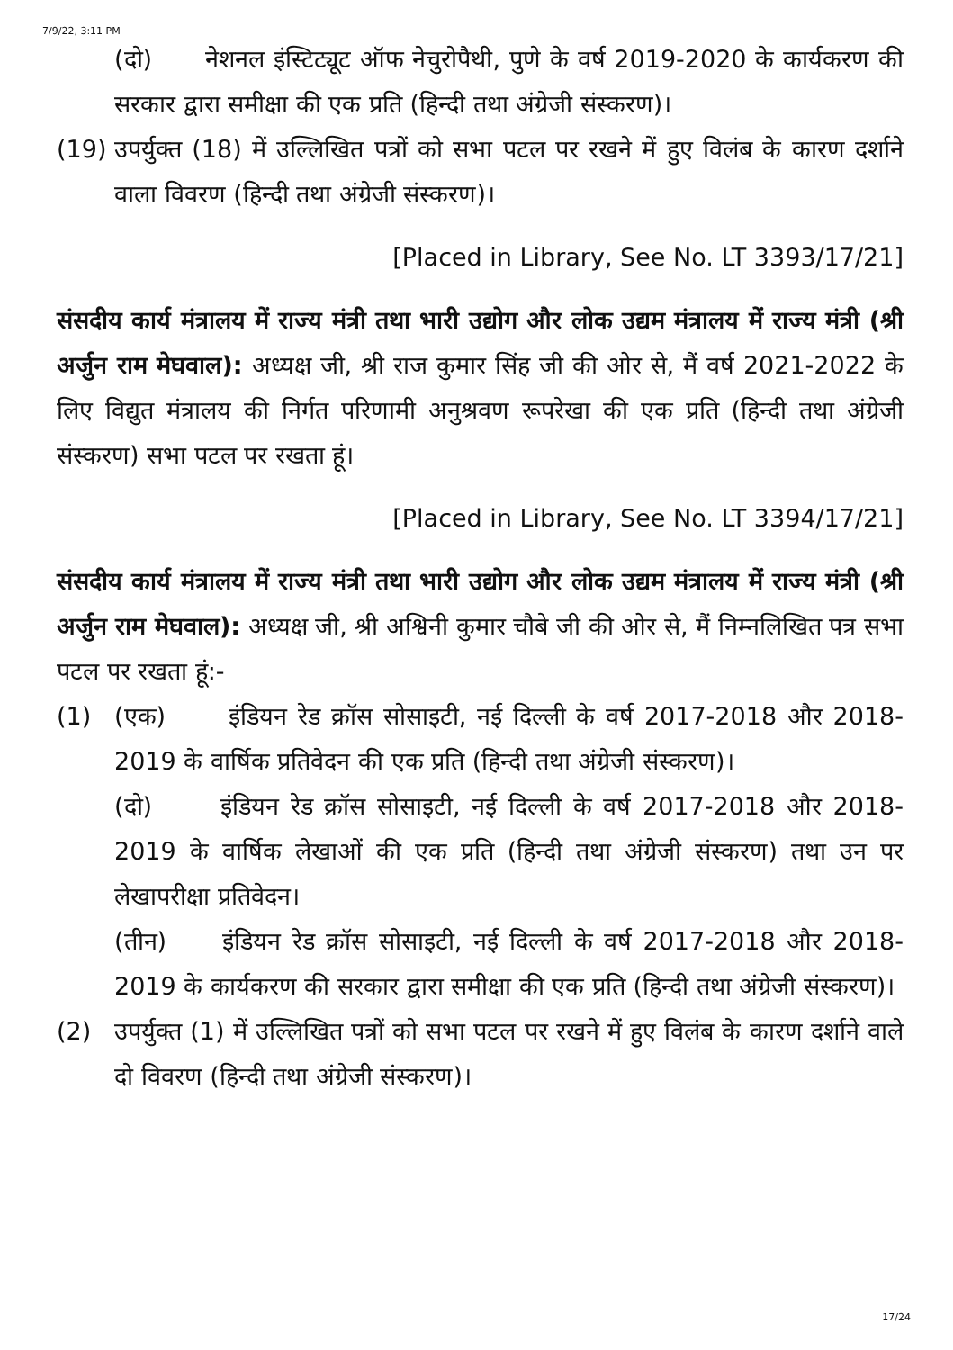7/9/22, 3:11 PM
(दो) नेशनल इंस्टिट्यूट ऑफ नेचुरोपैथी, पुणे के वर्ष 2019-2020 के कार्यकरण की सरकार द्वारा समीक्षा की एक प्रति (हिन्दी तथा अंग्रेजी संस्करण)।
(19)
उपर्युक्त (18) में उल्लिखित पत्रों को सभा पटल पर रखने में हुए विलंब के कारण दर्शाने वाला विवरण (हिन्दी तथा अंग्रेजी संस्करण)।
[Placed in Library, See No. LT 3393/17/21]
संसदीय कार्य मंत्रालय में राज्य मंत्री तथा भारी उद्योग और लोक उद्यम मंत्रालय में राज्य मंत्री (श्री अर्जुन राम मेघवाल): अध्यक्ष जी, श्री राज कुमार सिंह जी की ओर से, मैं वर्ष 2021-2022 के लिए विद्युत मंत्रालय की निर्गत परिणामी अनुश्रवण रूपरेखा की एक प्रति (हिन्दी तथा अंग्रेजी संस्करण) सभा पटल पर रखता हूं।
[Placed in Library, See No. LT 3394/17/21]
संसदीय कार्य मंत्रालय में राज्य मंत्री तथा भारी उद्योग और लोक उद्यम मंत्रालय में राज्य मंत्री (श्री अर्जुन राम मेघवाल): अध्यक्ष जी, श्री अश्विनी कुमार चौबे जी की ओर से, मैं निम्नलिखित पत्र सभा पटल पर रखता हूं:-
(1) (एक) इंडियन रेड क्रॉस सोसाइटी, नई दिल्ली के वर्ष 2017-2018 और 2018-2019 के वार्षिक प्रतिवेदन की एक प्रति (हिन्दी तथा अंग्रेजी संस्करण)।
(दो) इंडियन रेड क्रॉस सोसाइटी, नई दिल्ली के वर्ष 2017-2018 और 2018-2019 के वार्षिक लेखाओं की एक प्रति (हिन्दी तथा अंग्रेजी संस्करण) तथा उन पर लेखापरीक्षा प्रतिवेदन।
(तीन) इंडियन रेड क्रॉस सोसाइटी, नई दिल्ली के वर्ष 2017-2018 और 2018-2019 के कार्यकरण की सरकार द्वारा समीक्षा की एक प्रति (हिन्दी तथा अंग्रेजी संस्करण)।
(2) उपर्युक्त (1) में उल्लिखित पत्रों को सभा पटल पर रखने में हुए विलंब के कारण दर्शाने वाले दो विवरण (हिन्दी तथा अंग्रेजी संस्करण)।
17/24